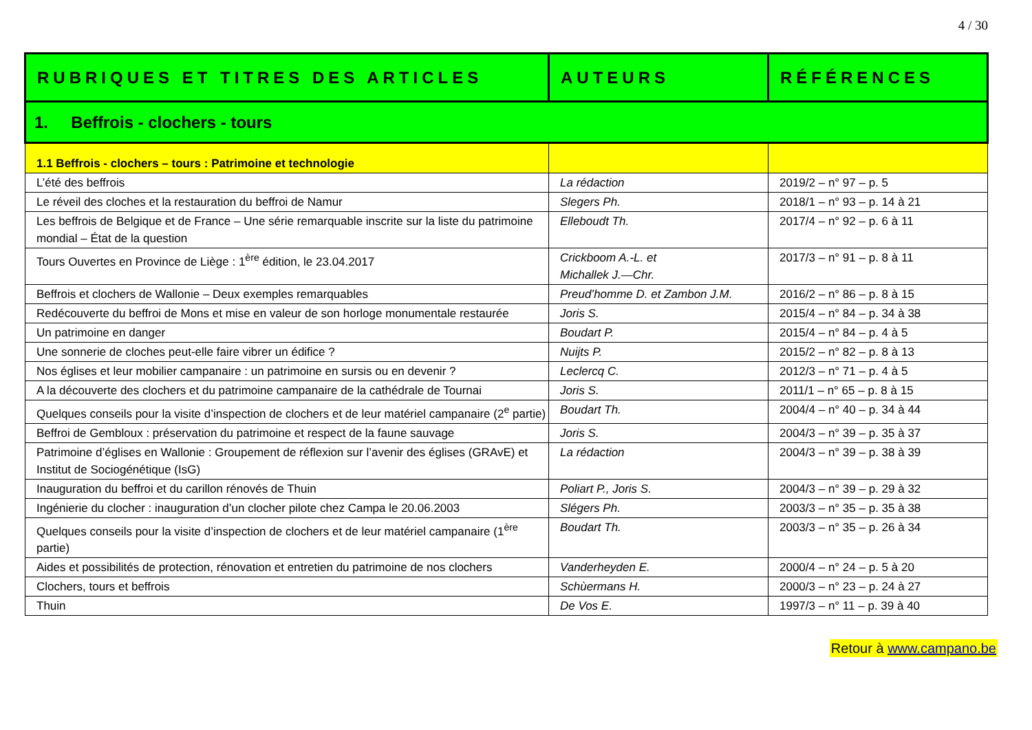4 / 30
| RUBRIQUES ET TITRES DES ARTICLES | AUTEURS | RÉFÉRENCES |
| --- | --- | --- |
| 1. Beffrois - clochers - tours | | |
| 1.1 Beffrois - clochers – tours : Patrimoine et technologie | | |
| L’été des beffrois | La rédaction | 2019/2 – n° 97 – p. 5 |
| Le réveil des cloches et la restauration du beffroi de Namur | Slegers Ph. | 2018/1 – n° 93 – p. 14 à 21 |
| Les beffrois de Belgique et de France – Une série remarquable inscrite sur la liste du patrimoine mondial – État de la question | Elleboudt Th. | 2017/4 – n° 92 – p. 6 à 11 |
| Tours Ouvertes en Province de Liège : 1<sup>ère</sup> édition, le 23.04.2017 | Crickboom A.-L. et Michallek J.—Chr. | 2017/3 – n° 91 – p. 8 à 11 |
| Beffrois et clochers de Wallonie – Deux exemples remarquables | Preud’homme D. et Zambon J.M. | 2016/2 – n° 86 – p. 8 à 15 |
| Redécouverte du beffroi de Mons et mise en valeur de son horloge monumentale restaurée | Joris S. | 2015/4 – n° 84 – p. 34 à 38 |
| Un patrimoine en danger | Boudart P. | 2015/4 – n° 84 – p. 4 à 5 |
| Une sonnerie de cloches peut-elle faire vibrer un édifice ? | Nuijts P. | 2015/2 – n° 82 – p. 8 à 13 |
| Nos églises et leur mobilier campanaire : un patrimoine en sursis ou en devenir ? | Leclercq C. | 2012/3 – n° 71 – p. 4 à 5 |
| A la découverte des clochers et du patrimoine campanaire de la cathédrale de Tournai | Joris S. | 2011/1 – n° 65 – p. 8 à 15 |
| Quelques conseils pour la visite d’inspection de clochers et de leur matériel campanaire (2<sup>e</sup> partie) | Boudart Th. | 2004/4 – n° 40 – p. 34 à 44 |
| Beffroi de Gembloux : préservation du patrimoine et respect de la faune sauvage | Joris S. | 2004/3 – n° 39 – p. 35 à 37 |
| Patrimoine d’églises en Wallonie : Groupement de réflexion sur l’avenir des églises (GRAvE) et Institut de Sociogénétique (IsG) | La rédaction | 2004/3 – n° 39 – p. 38 à 39 |
| Inauguration du beffroi et du carillon rénovés de Thuin | Poliart P., Joris S. | 2004/3 – n° 39 – p. 29 à 32 |
| Ingénierie du clocher : inauguration d’un clocher pilote chez Campa le 20.06.2003 | Slégers Ph. | 2003/3 – n° 35 – p. 35 à 38 |
| Quelques conseils pour la visite d’inspection de clochers et de leur matériel campanaire (1<sup>ère</sup> partie) | Boudart Th. | 2003/3 – n° 35 – p. 26 à 34 |
| Aides et possibilités de protection, rénovation et entretien du patrimoine de nos clochers | Vanderheyden E. | 2000/4 – n° 24 – p. 5 à 20 |
| Clochers, tours et beffrois | Schùermans H. | 2000/3 – n° 23 – p. 24 à 27 |
| Thuin | De Vos E. | 1997/3 – n° 11 – p. 39 à 40 |
Retour à www.campano.be